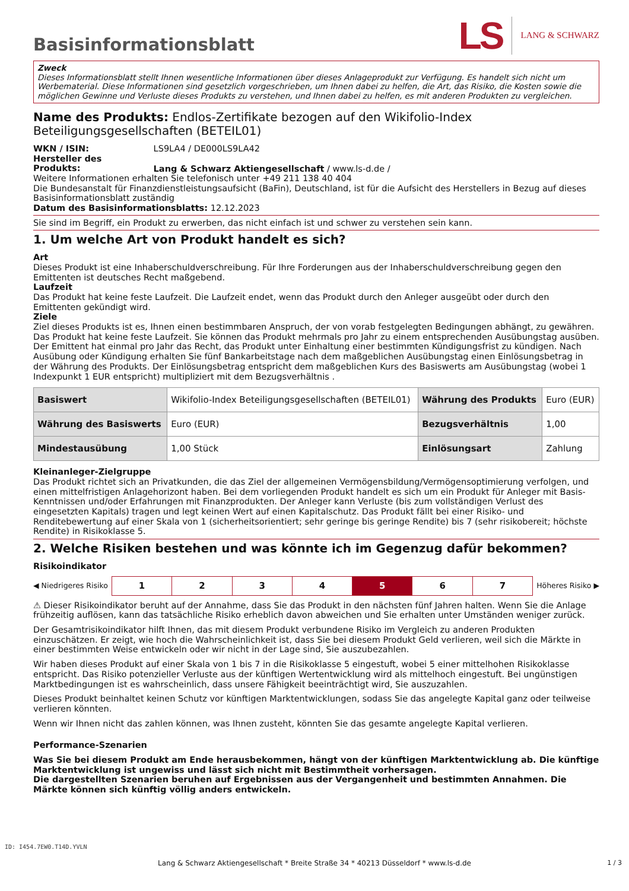Basisinformationsblatt
LS LANG & SCHWARZ
Zweck
Dieses Informationsblatt stellt Ihnen wesentliche Informationen über dieses Anlageprodukt zur Verfügung. Es handelt sich nicht um Werbematerial. Diese Informationen sind gesetzlich vorgeschrieben, um Ihnen dabei zu helfen, die Art, das Risiko, die Kosten sowie die möglichen Gewinne und Verluste dieses Produkts zu verstehen, und Ihnen dabei zu helfen, es mit anderen Produkten zu vergleichen.
Name des Produkts: Endlos-Zertifikate bezogen auf den Wikifolio-Index Beteiligungsgesellschaften (BETEIL01)
WKN / ISIN: LS9LA4 / DE000LS9LA42
Hersteller des Produkts: Lang & Schwarz Aktiengesellschaft / www.ls-d.de /
Weitere Informationen erhalten Sie telefonisch unter +49 211 138 40 404
Die Bundesanstalt für Finanzdienstleistungsaufsicht (BaFin), Deutschland, ist für die Aufsicht des Herstellers in Bezug auf dieses Basisinformationsblatt zuständig
Datum des Basisinformationsblatts: 12.12.2023
Sie sind im Begriff, ein Produkt zu erwerben, das nicht einfach ist und schwer zu verstehen sein kann.
1. Um welche Art von Produkt handelt es sich?
Art
Dieses Produkt ist eine Inhaberschuldverschreibung. Für Ihre Forderungen aus der Inhaberschuldverschreibung gegen den Emittenten ist deutsches Recht maßgebend.
Laufzeit
Das Produkt hat keine feste Laufzeit. Die Laufzeit endet, wenn das Produkt durch den Anleger ausgeübt oder durch den Emittenten gekündigt wird.
Ziele
Ziel dieses Produkts ist es, Ihnen einen bestimmbaren Anspruch, der von vorab festgelegten Bedingungen abhängt, zu gewähren. Das Produkt hat keine feste Laufzeit. Sie können das Produkt mehrmals pro Jahr zu einem entsprechenden Ausübungstag ausüben. Der Emittent hat einmal pro Jahr das Recht, das Produkt unter Einhaltung einer bestimmten Kündigungsfrist zu kündigen. Nach Ausübung oder Kündigung erhalten Sie fünf Bankarbeitstage nach dem maßgeblichen Ausübungstag einen Einlösungsbetrag in der Währung des Produkts. Der Einlösungsbetrag entspricht dem maßgeblichen Kurs des Basiswerts am Ausübungstag (wobei 1 Indexpunkt 1 EUR entspricht) multipliziert mit dem Bezugsverhältnis .
| Basiswert | Wikifolio-Index Beteiligungsgesellschaften (BETEIL01) | Währung des Produkts | Euro (EUR) |
| Währung des Basiswerts | Euro (EUR) | Bezugsverhältnis | 1,00 |
| Mindestausübung | 1,00 Stück | Einlösungsart | Zahlung |
Kleinanleger-Zielgruppe
Das Produkt richtet sich an Privatkunden, die das Ziel der allgemeinen Vermögensbildung/Vermögensoptimierung verfolgen, und einen mittelfristigen Anlagehorizont haben. Bei dem vorliegenden Produkt handelt es sich um ein Produkt für Anleger mit Basis-Kenntnissen und/oder Erfahrungen mit Finanzprodukten. Der Anleger kann Verluste (bis zum vollständigen Verlust des eingesetzten Kapitals) tragen und legt keinen Wert auf einen Kapitalschutz. Das Produkt fällt bei einer Risiko- und Renditebewertung auf einer Skala von 1 (sicherheitsorientiert; sehr geringe bis geringe Rendite) bis 7 (sehr risikobereit; höchste Rendite) in Risikoklasse 5.
2. Welche Risiken bestehen und was könnte ich im Gegenzug dafür bekommen?
Risikoindikator
◀ Niedrigeres Risiko
1 2 3 4 5 6 7
Höheres Risiko ▶
⚠ Dieser Risikoindikator beruht auf der Annahme, dass Sie das Produkt in den nächsten fünf Jahren halten. Wenn Sie die Anlage frühzeitig auflösen, kann das tatsächliche Risiko erheblich davon abweichen und Sie erhalten unter Umständen weniger zurück.
Der Gesamtrisikoindikator hilft Ihnen, das mit diesem Produkt verbundene Risiko im Vergleich zu anderen Produkten einzuschätzen. Er zeigt, wie hoch die Wahrscheinlichkeit ist, dass Sie bei diesem Produkt Geld verlieren, weil sich die Märkte in einer bestimmten Weise entwickeln oder wir nicht in der Lage sind, Sie auszubezahlen.
Wir haben dieses Produkt auf einer Skala von 1 bis 7 in die Risikoklasse 5 eingestuft, wobei 5 einer mittelhohen Risikoklasse entspricht. Das Risiko potenzieller Verluste aus der künftigen Wertentwicklung wird als mittelhoch eingestuft. Bei ungünstigen Marktbedingungen ist es wahrscheinlich, dass unsere Fähigkeit beeinträchtigt wird, Sie auszuzahlen.
Dieses Produkt beinhaltet keinen Schutz vor künftigen Marktentwicklungen, sodass Sie das angelegte Kapital ganz oder teilweise verlieren könnten.
Wenn wir Ihnen nicht das zahlen können, was Ihnen zusteht, könnten Sie das gesamte angelegte Kapital verlieren.
Performance-Szenarien
Was Sie bei diesem Produkt am Ende herausbekommen, hängt von der künftigen Marktentwicklung ab. Die künftige Marktentwicklung ist ungewiss und lässt sich nicht mit Bestimmtheit vorhersagen.
Die dargestellten Szenarien beruhen auf Ergebnissen aus der Vergangenheit und bestimmten Annahmen. Die Märkte können sich künftig völlig anders entwickeln.
ID: I454.7EW0.T14D.YVLN
Lang & Schwarz Aktiengesellschaft * Breite Straße 34 * 40213 Düsseldorf * www.ls-d.de 1 / 3